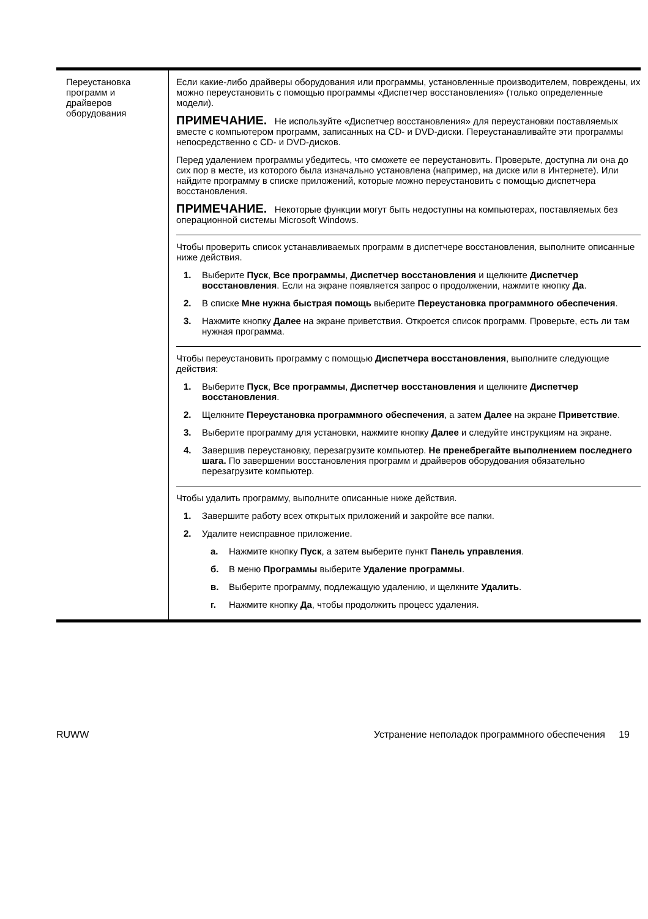| Переустановка программ и драйверов оборудования | Если какие-либо драйверы оборудования или программы, установленные производителем, повреждены, их можно переустановить с помощью программы «Диспетчер восстановления» (только определенные модели). ПРИМЕЧАНИЕ. Не используйте «Диспетчер восстановления» для переустановки поставляемых вместе с компьютером программ, записанных на CD- и DVD-диски. Переустанавливайте эти программы непосредственно с CD- и DVD-дисков. Перед удалением программы убедитесь, что сможете ее переустановить. Проверьте, доступна ли она до сих пор в месте, из которого была изначально установлена (например, на диске или в Интернете). Или найдите программу в списке приложений, которые можно переустановить с помощью диспетчера восстановления. ПРИМЕЧАНИЕ. Некоторые функции могут быть недоступны на компьютерах, поставляемых без операционной системы Microsoft Windows. Чтобы проверить список устанавливаемых программ в диспетчере восстановления, выполните описанные ниже действия. 1. Выберите Пуск , Все программы , Диспетчер восстановления и щелкните Диспетчер восстановления . Если на экране появляется запрос о продолжении, нажмите кнопку Да . 2. В списке Мне нужна быстрая помощь выберите Переустановка программного обеспечения . 3. Нажмите кнопку Далее на экране приветствия. Откроется список программ. Проверьте, есть ли там нужная программа. Чтобы переустановить программу с помощью Диспетчера восстановления , выполните следующие действия: 1. Выберите Пуск , Все программы , Диспетчер восстановления и щелкните Диспетчер восстановления . 2. Щелкните Переустановка программного обеспечения , а затем Далее на экране Приветствие . 3. Выберите программу для установки, нажмите кнопку Далее и следуйте инструкциям на экране. 4. Завершив переустановку, перезагрузите компьютер. Не пренебрегайте выполнением последнего шага. По завершении восстановления программ и драйверов оборудования обязательно перезагрузите компьютер. Чтобы удалить программу, выполните описанные ниже действия. 1. Завершите работу всех открытых приложений и закройте все папки. 2. Удалите неисправное приложение. а. Нажмите кнопку Пуск , а затем выберите пункт Панель управления . б. В меню Программы выберите Удаление программы . в. Выберите программу, подлежащую удалению, и щелкните Удалить . г. Нажмите кнопку Да , чтобы продолжить процесс удаления. |
RUWW Устранение неполадок программного обеспечения 19